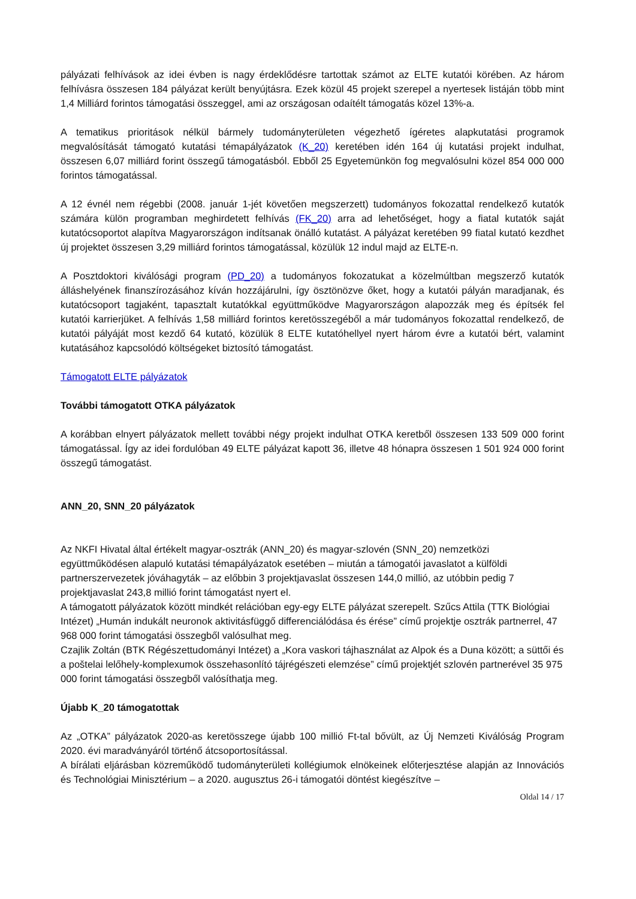pályázati felhívások az idei évben is nagy érdeklődésre tartottak számot az ELTE kutatói körében. Az három felhívásra összesen 184 pályázat került benyújtásra. Ezek közül 45 projekt szerepel a nyertesek listáján több mint 1,4 Milliárd forintos támogatási összeggel, ami az országosan odaítélt támogatás közel 13%-a.
A tematikus prioritások nélkül bármely tudományterületen végezhető ígéretes alapkutatási programok megvalósítását támogató kutatási témapályázatok (K_20) keretében idén 164 új kutatási projekt indulhat, összesen 6,07 milliárd forint összegű támogatásból. Ebből 25 Egyetemünkön fog megvalósulni közel 854 000 000 forintos támogatással.
A 12 évnél nem régebbi (2008. január 1-jét követően megszerzett) tudományos fokozattal rendelkező kutatók számára külön programban meghirdetett felhívás (FK_20) arra ad lehetőséget, hogy a fiatal kutatók saját kutatócsoportot alapítva Magyarországon indítsanak önálló kutatást. A pályázat keretében 99 fiatal kutató kezdhet új projektet összesen 3,29 milliárd forintos támogatással, közülük 12 indul majd az ELTE-n.
A Posztdoktori kiválósági program (PD_20) a tudományos fokozatukat a közelmúltban megszerző kutatók álláshelyének finanszírozásához kíván hozzájárulni, így ösztönözve őket, hogy a kutatói pályán maradjanak, és kutatócsoport tagjaként, tapasztalt kutatókkal együttműködve Magyarországon alapozzák meg és építsék fel kutatói karrierjüket. A felhívás 1,58 milliárd forintos keretösszegéből a már tudományos fokozattal rendelkező, de kutatói pályáját most kezdő 64 kutató, közülük 8 ELTE kutatóhellyel nyert három évre a kutatói bért, valamint kutatásához kapcsolódó költségeket biztosító támogatást.
Támogatott ELTE pályázatok
További támogatott OTKA pályázatok
A korábban elnyert pályázatok mellett további négy projekt indulhat OTKA keretből összesen 133 509 000 forint támogatással. Így az idei fordulóban 49 ELTE pályázat kapott 36, illetve 48 hónapra összesen 1 501 924 000 forint összegű támogatást.
ANN_20, SNN_20 pályázatok
Az NKFI Hivatal által értékelt magyar-osztrák (ANN_20) és magyar-szlovén (SNN_20) nemzetközi együttműködésen alapuló kutatási témapályázatok esetében – miután a támogatói javaslatot a külföldi partnerszervezetek jóváhagyták – az előbbin 3 projektjavaslat összesen 144,0 millió, az utóbbin pedig 7 projektjavaslat 243,8 millió forint támogatást nyert el.
A támogatott pályázatok között mindkét relációban egy-egy ELTE pályázat szerepelt. Szűcs Attila (TTK Biológiai Intézet) „Humán indukált neuronok aktivitásfüggő differenciálódása és érése” című projektje osztrák partnerrel, 47 968 000 forint támogatási összegből valósulhat meg.
Czajlik Zoltán (BTK Régészettudományi Intézet) a „Kora vaskori tájhasználat az Alpok és a Duna között; a süttői és a poštelai lelőhely-komplexumok összehasonlító tájrégészeti elemzése” című projektjét szlovén partnerével 35 975 000 forint támogatási összegből valósíthatja meg.
Újabb K_20 támogatottak
Az „OTKA” pályázatok 2020-as keretösszege újabb 100 millió Ft-tal bővült, az Új Nemzeti Kiválóság Program 2020. évi maradványáról történő átcsoportosítással.
A bírálati eljárásban közreműködő tudományterületi kollégiumok elnökeinek előterjesztése alapján az Innovációs és Technológiai Minisztérium – a 2020. augusztus 26-i támogatói döntést kiegészítve –
Oldal 14 / 17